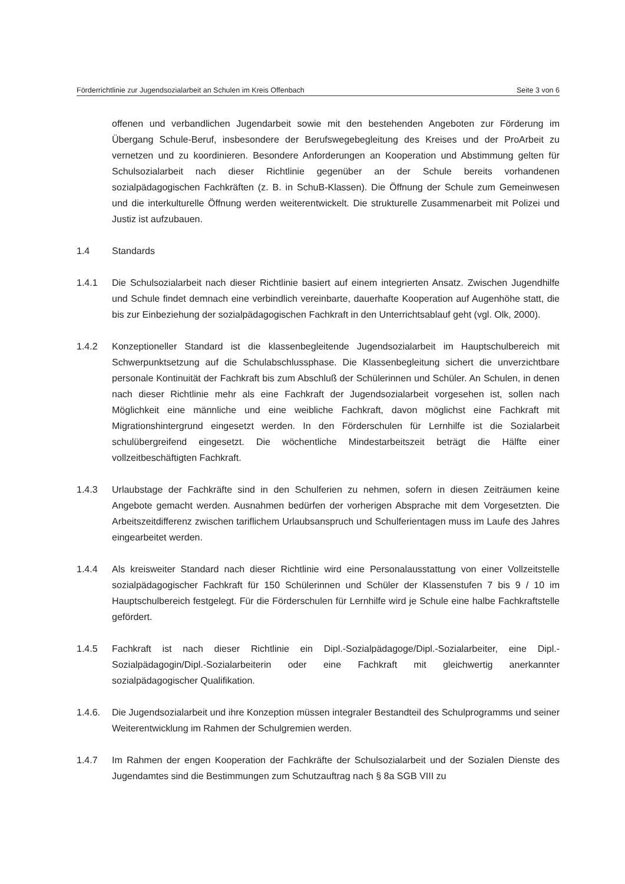Förderrichtlinie zur Jugendsozialarbeit an Schulen im Kreis Offenbach Seite 3 von 6
offenen und verbandlichen Jugendarbeit sowie mit den bestehenden Angeboten zur Förderung im Übergang Schule-Beruf, insbesondere der Berufswegebegleitung des Kreises und der ProArbeit zu vernetzen und zu koordinieren. Besondere Anforderungen an Kooperation und Abstimmung gelten für Schulsozialarbeit nach dieser Richtlinie gegenüber an der Schule bereits vorhandenen sozialpädagogischen Fachkräften (z. B. in SchuB-Klassen). Die Öffnung der Schule zum Gemeinwesen und die interkulturelle Öffnung werden weiterentwickelt. Die strukturelle Zusammenarbeit mit Polizei und Justiz ist aufzubauen.
1.4 Standards
1.4.1 Die Schulsozialarbeit nach dieser Richtlinie basiert auf einem integrierten Ansatz. Zwischen Jugendhilfe und Schule findet demnach eine verbindlich vereinbarte, dauerhafte Kooperation auf Augenhöhe statt, die bis zur Einbeziehung der sozialpädagogischen Fachkraft in den Unterrichtsablauf geht (vgl. Olk, 2000).
1.4.2 Konzeptioneller Standard ist die klassenbegleitende Jugendsozialarbeit im Hauptschulbereich mit Schwerpunktsetzung auf die Schulabschlussphase. Die Klassenbegleitung sichert die unverzichtbare personale Kontinuität der Fachkraft bis zum Abschluß der Schülerinnen und Schüler. An Schulen, in denen nach dieser Richtlinie mehr als eine Fachkraft der Jugendsozialarbeit vorgesehen ist, sollen nach Möglichkeit eine männliche und eine weibliche Fachkraft, davon möglichst eine Fachkraft mit Migrationshintergrund eingesetzt werden. In den Förderschulen für Lernhilfe ist die Sozialarbeit schulübergreifend eingesetzt. Die wöchentliche Mindestarbeitszeit beträgt die Hälfte einer vollzeitbeschäftigten Fachkraft.
1.4.3 Urlaubstage der Fachkräfte sind in den Schulferien zu nehmen, sofern in diesen Zeiträumen keine Angebote gemacht werden. Ausnahmen bedürfen der vorherigen Absprache mit dem Vorgesetzten. Die Arbeitszeitdifferenz zwischen tariflichem Urlaubsanspruch und Schulferientagen muss im Laufe des Jahres eingearbeitet werden.
1.4.4 Als kreisweiter Standard nach dieser Richtlinie wird eine Personalausstattung von einer Vollzeitstelle sozialpädagogischer Fachkraft für 150 Schülerinnen und Schüler der Klassenstufen 7 bis 9 / 10 im Hauptschulbereich festgelegt. Für die Förderschulen für Lernhilfe wird je Schule eine halbe Fachkraftstelle gefördert.
1.4.5 Fachkraft ist nach dieser Richtlinie ein Dipl.-Sozialpädagoge/Dipl.-Sozialarbeiter, eine Dipl.-Sozialpädagogin/Dipl.-Sozialarbeiterin oder eine Fachkraft mit gleichwertig anerkannter sozialpädagogischer Qualifikation.
1.4.6. Die Jugendsozialarbeit und ihre Konzeption müssen integraler Bestandteil des Schulprogramms und seiner Weiterentwicklung im Rahmen der Schulgremien werden.
1.4.7 Im Rahmen der engen Kooperation der Fachkräfte der Schulsozialarbeit und der Sozialen Dienste des Jugendamtes sind die Bestimmungen zum Schutzauftrag nach § 8a SGB VIII zu